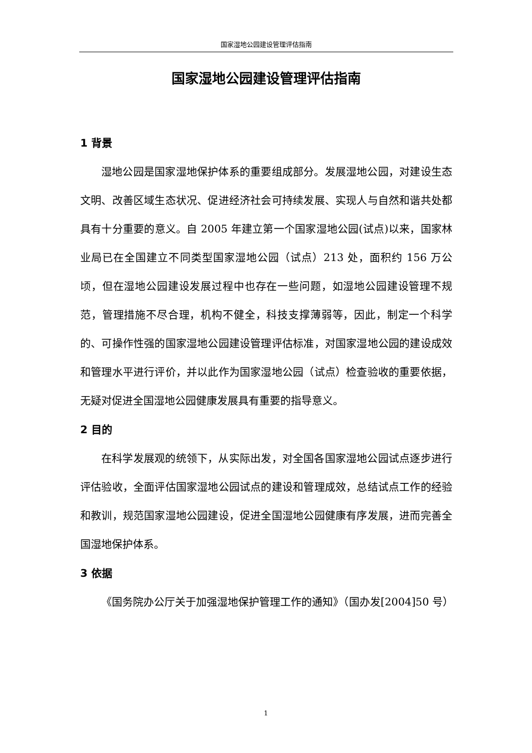国家湿地公园建设管理评估指南
国家湿地公园建设管理评估指南
1 背景
湿地公园是国家湿地保护体系的重要组成部分。发展湿地公园，对建设生态文明、改善区域生态状况、促进经济社会可持续发展、实现人与自然和谐共处都具有十分重要的意义。自 2005 年建立第一个国家湿地公园(试点)以来，国家林业局已在全国建立不同类型国家湿地公园（试点）213 处，面积约 156 万公顷，但在湿地公园建设发展过程中也存在一些问题，如湿地公园建设管理不规范，管理措施不尽合理，机构不健全，科技支撑薄弱等，因此，制定一个科学的、可操作性强的国家湿地公园建设管理评估标准，对国家湿地公园的建设成效和管理水平进行评价，并以此作为国家湿地公园（试点）检查验收的重要依据，无疑对促进全国湿地公园健康发展具有重要的指导意义。
2 目的
在科学发展观的统领下，从实际出发，对全国各国家湿地公园试点逐步进行评估验收，全面评估国家湿地公园试点的建设和管理成效，总结试点工作的经验和教训，规范国家湿地公园建设，促进全国湿地公园健康有序发展，进而完善全国湿地保护体系。
3 依据
《国务院办公厅关于加强湿地保护管理工作的通知》（国办发[2004]50 号）
1